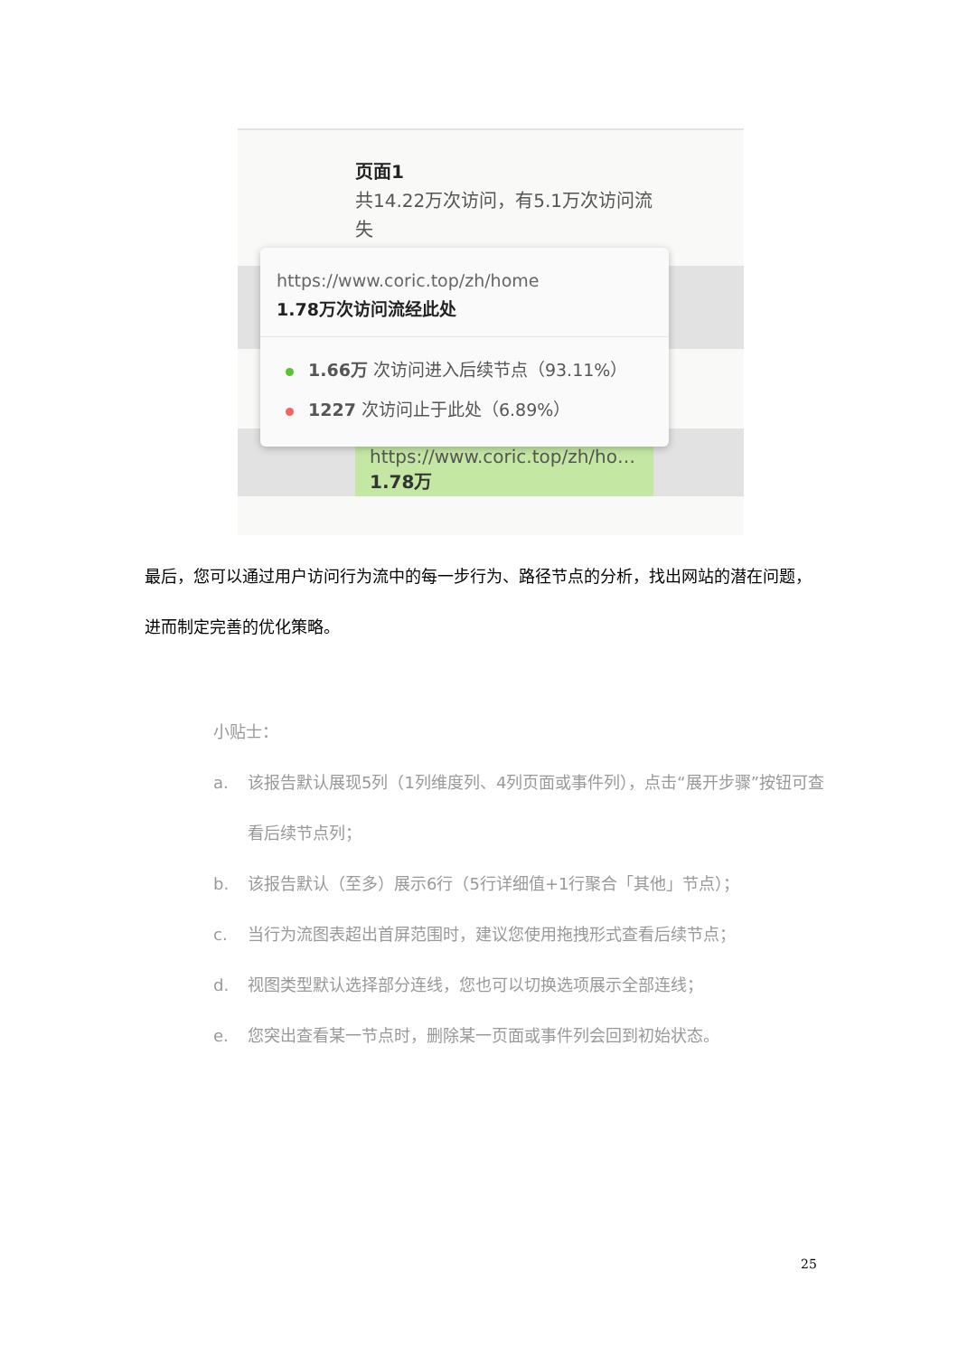页面1
共14.22万次访问，有5.1万次访问流失
https://www.coric.top/zh/ho…
1.78万
https://www.coric.top/zh/home
1.78万次访问流经此处
1.66万 次访问进入后续节点（93.11%）
1227 次访问止于此处（6.89%）
最后，您可以通过用户访问行为流中的每一步行为、路径节点的分析，找出网站的潜在问题，进而制定完善的优化策略。
小贴士：
a. 该报告默认展现5列（1列维度列、4列页面或事件列），点击“展开步骤”按钮可查看后续节点列；
b. 该报告默认（至多）展示6行（5行详细值+1行聚合「其他」节点）；
c. 当行为流图表超出首屏范围时，建议您使用拖拽形式查看后续节点；
d. 视图类型默认选择部分连线，您也可以切换选项展示全部连线；
e. 您突出查看某一节点时，删除某一页面或事件列会回到初始状态。
25